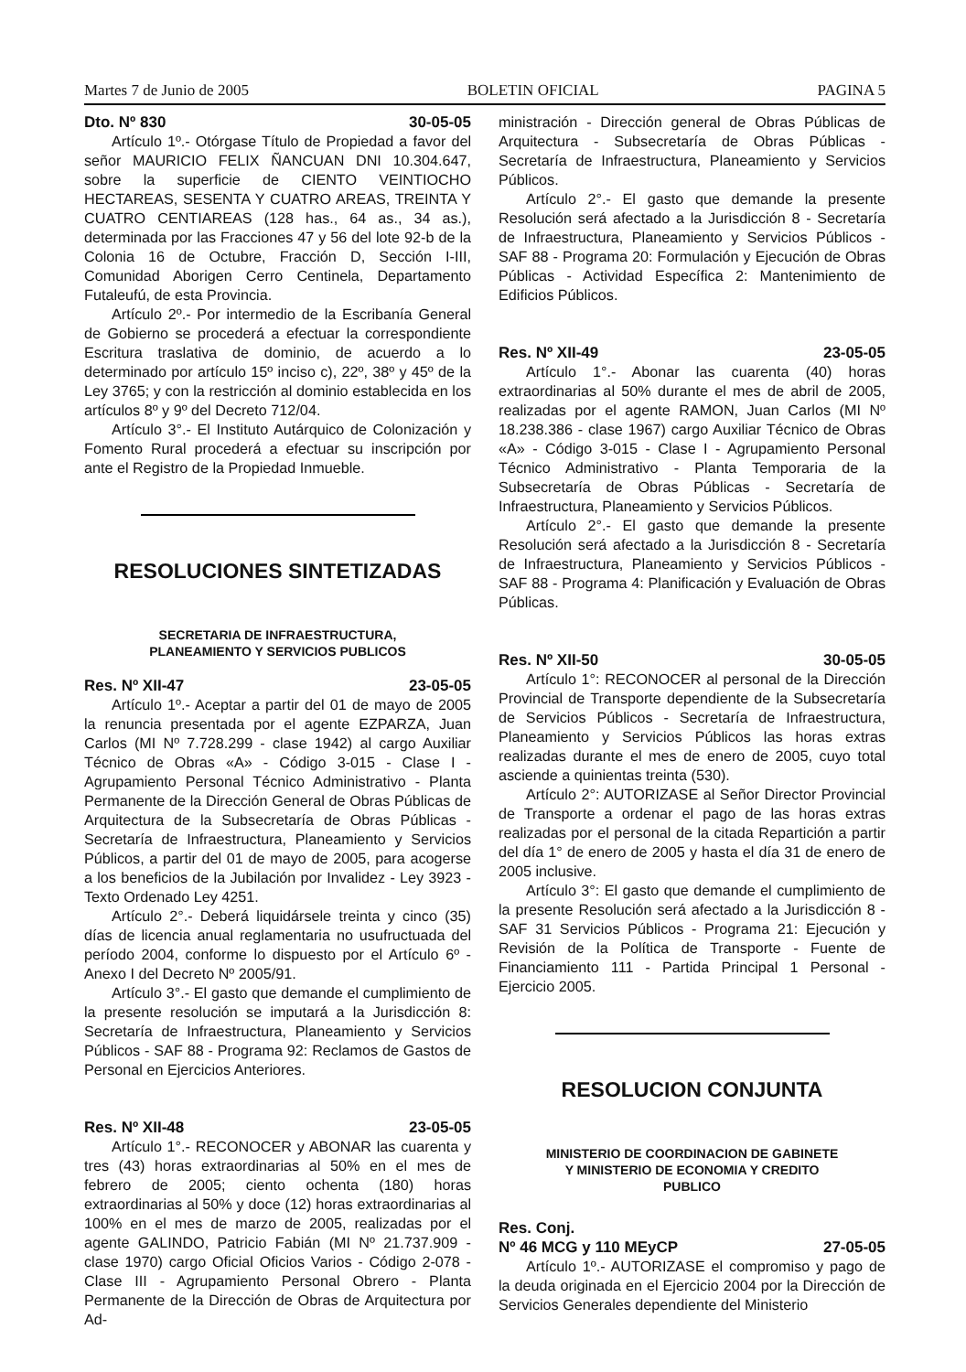Martes 7 de Junio de 2005 BOLETIN OFICIAL PAGINA 5
Dto. Nº 830 30-05-05
Artículo 1º.- Otórgase Título de Propiedad a favor del señor MAURICIO FELIX ÑANCUAN DNI 10.304.647, sobre la superficie de CIENTO VEINTIOCHO HECTAREAS, SESENTA Y CUATRO AREAS, TREINTA Y CUATRO CENTIAREAS (128 has., 64 as., 34 as.), determinada por las Fracciones 47 y 56 del lote 92-b de la Colonia 16 de Octubre, Fracción D, Sección I-III, Comunidad Aborigen Cerro Centinela, Departamento Futaleufú, de esta Provincia.
Artículo 2º.- Por intermedio de la Escribanía General de Gobierno se procederá a efectuar la correspondiente Escritura traslativa de dominio, de acuerdo a lo determinado por artículo 15º inciso c), 22º, 38º y 45º de la Ley 3765; y con la restricción al dominio establecida en los artículos 8º y 9º del Decreto 712/04.
Artículo 3°.- El Instituto Autárquico de Colonización y Fomento Rural procederá a efectuar su inscripción por ante el Registro de la Propiedad Inmueble.
RESOLUCIONES SINTETIZADAS
SECRETARIA DE INFRAESTRUCTURA,
PLANEAMIENTO Y SERVICIOS PUBLICOS
Res. Nº XII-47 23-05-05
Artículo 1º.- Aceptar a partir del 01 de mayo de 2005 la renuncia presentada por el agente EZPARZA, Juan Carlos (MI Nº 7.728.299 - clase 1942) al cargo Auxiliar Técnico de Obras «A» - Código 3-015 - Clase I - Agrupamiento Personal Técnico Administrativo - Planta Permanente de la Dirección General de Obras Públicas de Arquitectura de la Subsecretaría de Obras Públicas - Secretaría de Infraestructura, Planeamiento y Servicios Públicos, a partir del 01 de mayo de 2005, para acogerse a los beneficios de la Jubilación por Invalidez - Ley 3923 - Texto Ordenado Ley 4251.
Artículo 2°.- Deberá liquidársele treinta y cinco (35) días de licencia anual reglamentaria no usufructuada del período 2004, conforme lo dispuesto por el Artículo 6º - Anexo I del Decreto Nº 2005/91.
Artículo 3°.- El gasto que demande el cumplimiento de la presente resolución se imputará a la Jurisdicción 8: Secretaría de Infraestructura, Planeamiento y Servicios Públicos - SAF 88 - Programa 92: Reclamos de Gastos de Personal en Ejercicios Anteriores.
Res. Nº XII-48 23-05-05
Artículo 1°.- RECONOCER y ABONAR las cuarenta y tres (43) horas extraordinarias al 50% en el mes de febrero de 2005; ciento ochenta (180) horas extraordinarias al 50% y doce (12) horas extraordinarias al 100% en el mes de marzo de 2005, realizadas por el agente GALINDO, Patricio Fabián (MI Nº 21.737.909 - clase 1970) cargo Oficial Oficios Varios - Código 2-078 - Clase III - Agrupamiento Personal Obrero - Planta Permanente de la Dirección de Obras de Arquitectura por Ad-
ministración - Dirección general de Obras Públicas de Arquitectura - Subsecretaría de Obras Públicas - Secretaría de Infraestructura, Planeamiento y Servicios Públicos.
Artículo 2°.- El gasto que demande la presente Resolución será afectado a la Jurisdicción 8 - Secretaría de Infraestructura, Planeamiento y Servicios Públicos - SAF 88 - Programa 20: Formulación y Ejecución de Obras Públicas - Actividad Específica 2: Mantenimiento de Edificios Públicos.
Res. Nº XII-49 23-05-05
Artículo 1°.- Abonar las cuarenta (40) horas extraordinarias al 50% durante el mes de abril de 2005, realizadas por el agente RAMON, Juan Carlos (MI Nº 18.238.386 - clase 1967) cargo Auxiliar Técnico de Obras «A» - Código 3-015 - Clase I - Agrupamiento Personal Técnico Administrativo - Planta Temporaria de la Subsecretaría de Obras Públicas - Secretaría de Infraestructura, Planeamiento y Servicios Públicos.
Artículo 2°.- El gasto que demande la presente Resolución será afectado a la Jurisdicción 8 - Secretaría de Infraestructura, Planeamiento y Servicios Públicos - SAF 88 - Programa 4: Planificación y Evaluación de Obras Públicas.
Res. Nº XII-50 30-05-05
Artículo 1°: RECONOCER al personal de la Dirección Provincial de Transporte dependiente de la Subsecretaría de Servicios Públicos - Secretaría de Infraestructura, Planeamiento y Servicios Públicos las horas extras realizadas durante el mes de enero de 2005, cuyo total asciende a quinientas treinta (530).
Artículo 2°: AUTORIZASE al Señor Director Provincial de Transporte a ordenar el pago de las horas extras realizadas por el personal de la citada Repartición a partir del día 1° de enero de 2005 y hasta el día 31 de enero de 2005 inclusive.
Artículo 3°: El gasto que demande el cumplimiento de la presente Resolución será afectado a la Jurisdicción 8 - SAF 31 Servicios Públicos - Programa 21: Ejecución y Revisión de la Política de Transporte - Fuente de Financiamiento 111 - Partida Principal 1 Personal - Ejercicio 2005.
RESOLUCION CONJUNTA
MINISTERIO DE COORDINACION DE GABINETE
Y MINISTERIO DE ECONOMIA Y CREDITO
PUBLICO
Res. Conj.
Nº 46 MCG y 110 MEyCP 27-05-05
Artículo 1º.- AUTORIZASE el compromiso y pago de la deuda originada en el Ejercicio 2004 por la Dirección de Servicios Generales dependiente del Ministerio